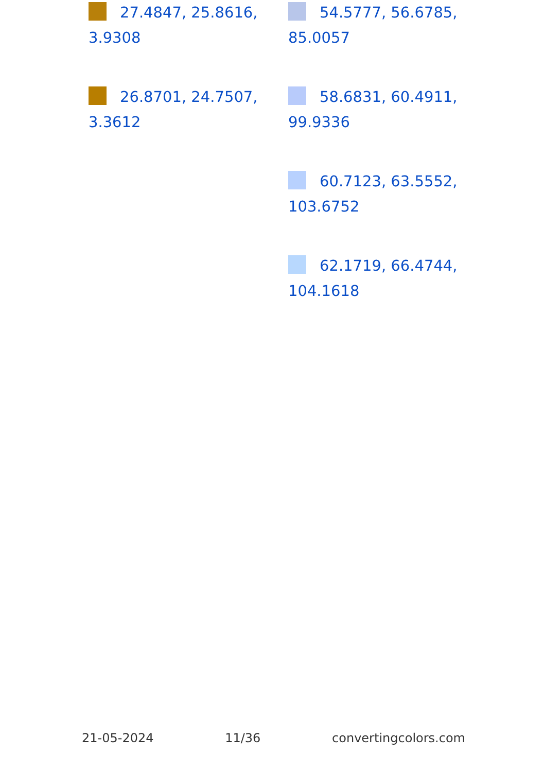27.4847, 25.8616, 3.9308
26.8701, 24.7507, 3.3612
54.5777, 56.6785, 85.0057
58.6831, 60.4911, 99.9336
60.7123, 63.5552, 103.6752
62.1719, 66.4744, 104.1618
21-05-2024 11/36 convertingcolors.com